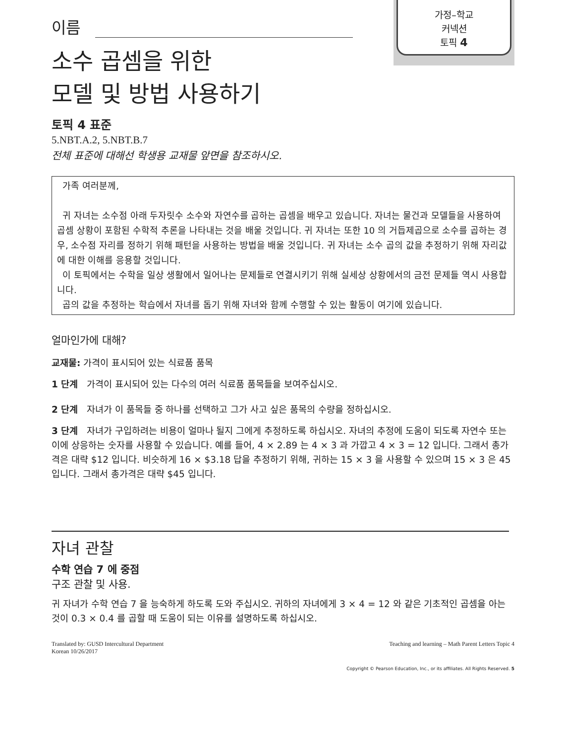가정–학교
커넥션
토픽 4
이름
소수 곱셈을 위한
모델 및 방법 사용하기
토픽 4 표준
5.NBT.A.2, 5.NBT.B.7
전체 표준에 대해선 학생용 교재물 앞면을 참조하시오.
가족 여러분께,
귀 자녀는 소수점 아래 두자릿수 소수와 자연수를 곱하는 곱셈을 배우고 있습니다. 자녀는 물건과 모델들을 사용하여 곱셈 상황이 포함된 수학적 추론을 나타내는 것을 배울 것입니다. 귀 자녀는 또한 10 의 거듭제곱으로 소수를 곱하는 경우, 소수점 자리를 정하기 위해 패턴을 사용하는 방법을 배울 것입니다. 귀 자녀는 소수 곱의 값을 추정하기 위해 자리값에 대한 이해를 응용할 것입니다.
이 토픽에서는 수학을 일상 생활에서 일어나는 문제들로 연결시키기 위해 실세상 상황에서의 금전 문제들 역시 사용합니다.
곱의 값을 추정하는 학습에서 자녀를 돕기 위해 자녀와 함께 수행할 수 있는 활동이 여기에 있습니다.
얼마인가에 대해?
교재물: 가격이 표시되어 있는 식료품 품목
1 단계 가격이 표시되어 있는 다수의 여러 식료품 품목들을 보여주십시오.
2 단계 자녀가 이 품목들 중 하나를 선택하고 그가 사고 싶은 품목의 수량을 정하십시오.
3 단계 자녀가 구입하려는 비용이 얼마나 될지 그에게 추정하도록 하십시오. 자녀의 추정에 도움이 되도록 자연수 또는 이에 상응하는 숫자를 사용할 수 있습니다. 예를 들어, 4 × 2.89 는 4 × 3 과 가깝고 4 × 3 = 12 입니다. 그래서 총가격은 대략 $12 입니다. 비슷하게 16 × $3.18 답을 추정하기 위해, 귀하는 15 × 3 을 사용할 수 있으며 15 × 3 은 45 입니다. 그래서 총가격은 대략 $45 입니다.
자녀 관찰
수학 연습 7 에 중점
구조 관찰 및 사용.
귀 자녀가 수학 연습 7 을 능숙하게 하도록 도와 주십시오. 귀하의 자녀에게 3 × 4 = 12 와 같은 기초적인 곱셈을 아는 것이 0.3 × 0.4 를 곱할 때 도움이 되는 이유를 설명하도록 하십시오.
Translated by: GUSD Intercultural Department
Korean 10/26/2017
Teaching and learning – Math Parent Letters Topic 4
Copyright © Pearson Education, Inc., or its affiliates. All Rights Reserved. 5